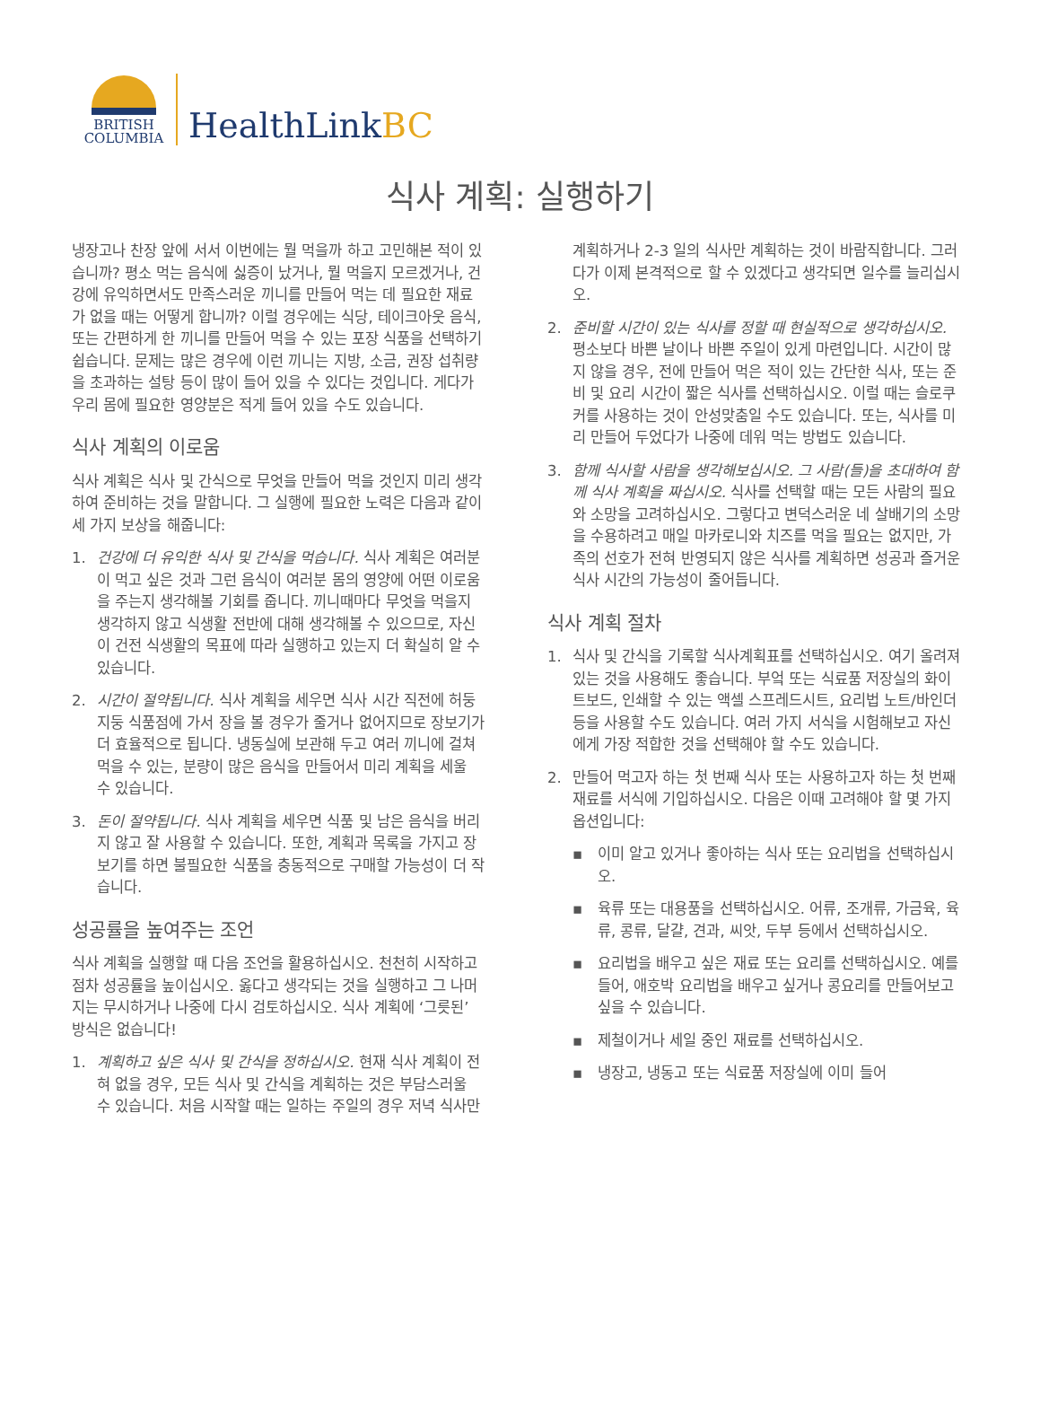BRITISH
COLUMBIA
HealthLinkBC
식사 계획: 실행하기
냉장고나 찬장 앞에 서서 이번에는 뭘 먹을까 하고 고민해본 적이 있습니까? 평소 먹는 음식에 싫증이 났거나, 뭘 먹을지 모르겠거나, 건강에 유익하면서도 만족스러운 끼니를 만들어 먹는 데 필요한 재료가 없을 때는 어떻게 합니까? 이럴 경우에는 식당, 테이크아웃 음식, 또는 간편하게 한 끼니를 만들어 먹을 수 있는 포장 식품을 선택하기 쉽습니다. 문제는 많은 경우에 이런 끼니는 지방, 소금, 권장 섭취량을 초과하는 설탕 등이 많이 들어 있을 수 있다는 것입니다. 게다가 우리 몸에 필요한 영양분은 적게 들어 있을 수도 있습니다.
식사 계획의 이로움
식사 계획은 식사 및 간식으로 무엇을 만들어 먹을 것인지 미리 생각하여 준비하는 것을 말합니다. 그 실행에 필요한 노력은 다음과 같이 세 가지 보상을 해줍니다:
1. 건강에 더 유익한 식사 및 간식을 먹습니다. 식사 계획은 여러분이 먹고 싶은 것과 그런 음식이 여러분 몸의 영양에 어떤 이로움을 주는지 생각해볼 기회를 줍니다. 끼니때마다 무엇을 먹을지 생각하지 않고 식생활 전반에 대해 생각해볼 수 있으므로, 자신이 건전 식생활의 목표에 따라 실행하고 있는지 더 확실히 알 수 있습니다.
2. 시간이 절약됩니다. 식사 계획을 세우면 식사 시간 직전에 허둥지둥 식품점에 가서 장을 볼 경우가 줄거나 없어지므로 장보기가 더 효율적으로 됩니다. 냉동실에 보관해 두고 여러 끼니에 걸쳐 먹을 수 있는, 분량이 많은 음식을 만들어서 미리 계획을 세울 수 있습니다.
3. 돈이 절약됩니다. 식사 계획을 세우면 식품 및 남은 음식을 버리지 않고 잘 사용할 수 있습니다. 또한, 계획과 목록을 가지고 장보기를 하면 불필요한 식품을 충동적으로 구매할 가능성이 더 작습니다.
성공률을 높여주는 조언
식사 계획을 실행할 때 다음 조언을 활용하십시오. 천천히 시작하고 점차 성공률을 높이십시오. 옳다고 생각되는 것을 실행하고 그 나머지는 무시하거나 나중에 다시 검토하십시오. 식사 계획에 ‘그릇된’ 방식은 없습니다!
1. 계획하고 싶은 식사 및 간식을 정하십시오. 현재 식사 계획이 전혀 없을 경우, 모든 식사 및 간식을 계획하는 것은 부담스러울 수 있습니다. 처음 시작할 때는 일하는 주일의 경우 저녁 식사만
계획하거나 2-3 일의 식사만 계획하는 것이 바람직합니다. 그러다가 이제 본격적으로 할 수 있겠다고 생각되면 일수를 늘리십시오.
2. 준비할 시간이 있는 식사를 정할 때 현실적으로 생각하십시오. 평소보다 바쁜 날이나 바쁜 주일이 있게 마련입니다. 시간이 많지 않을 경우, 전에 만들어 먹은 적이 있는 간단한 식사, 또는 준비 및 요리 시간이 짧은 식사를 선택하십시오. 이럴 때는 슬로쿠커를 사용하는 것이 안성맞춤일 수도 있습니다. 또는, 식사를 미리 만들어 두었다가 나중에 데워 먹는 방법도 있습니다.
3. 함께 식사할 사람을 생각해보십시오. 그 사람(들)을 초대하여 함께 식사 계획을 짜십시오. 식사를 선택할 때는 모든 사람의 필요와 소망을 고려하십시오. 그렇다고 변덕스러운 네 살배기의 소망을 수용하려고 매일 마카로니와 치즈를 먹을 필요는 없지만, 가족의 선호가 전혀 반영되지 않은 식사를 계획하면 성공과 즐거운 식사 시간의 가능성이 줄어듭니다.
식사 계획 절차
1. 식사 및 간식을 기록할 식사계획표를 선택하십시오. 여기 올려져 있는 것을 사용해도 좋습니다. 부엌 또는 식료품 저장실의 화이트보드, 인쇄할 수 있는 액셀 스프레드시트, 요리법 노트/바인더 등을 사용할 수도 있습니다. 여러 가지 서식을 시험해보고 자신에게 가장 적합한 것을 선택해야 할 수도 있습니다.
2. 만들어 먹고자 하는 첫 번째 식사 또는 사용하고자 하는 첫 번째 재료를 서식에 기입하십시오. 다음은 이때 고려해야 할 몇 가지 옵션입니다:
▪ 이미 알고 있거나 좋아하는 식사 또는 요리법을 선택하십시오.
▪ 육류 또는 대용품을 선택하십시오. 어류, 조개류, 가금육, 육류, 콩류, 달걀, 견과, 씨앗, 두부 등에서 선택하십시오.
▪ 요리법을 배우고 싶은 재료 또는 요리를 선택하십시오. 예를 들어, 애호박 요리법을 배우고 싶거나 콩요리를 만들어보고 싶을 수 있습니다.
▪ 제철이거나 세일 중인 재료를 선택하십시오.
▪ 냉장고, 냉동고 또는 식료품 저장실에 이미 들어